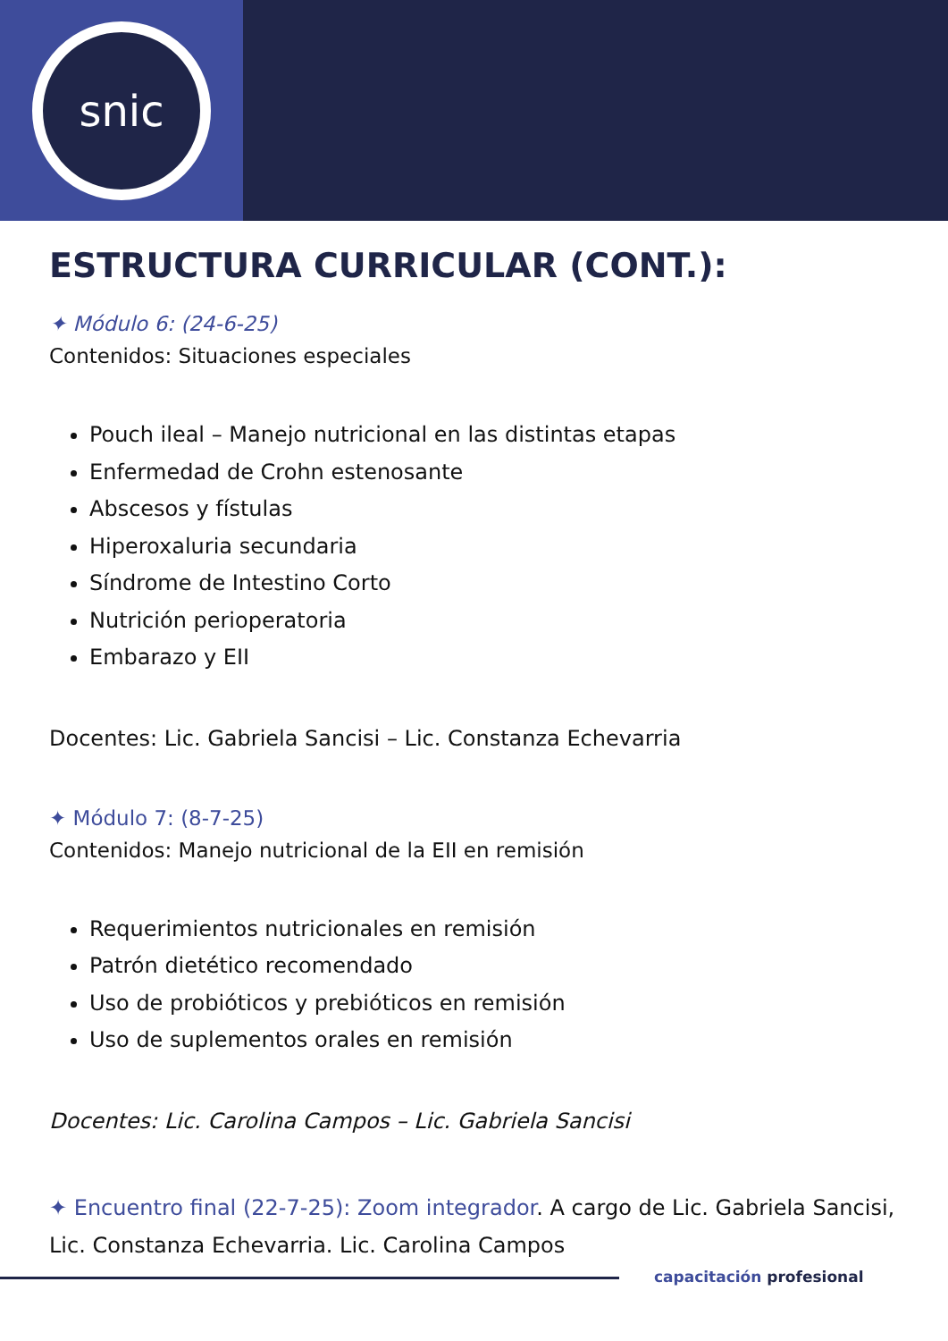snic
ESTRUCTURA CURRICULAR (CONT.):
✦ Módulo 6: (24-6-25)
Contenidos: Situaciones especiales
Pouch ileal – Manejo nutricional en las distintas etapas
Enfermedad de Crohn estenosante
Abscesos y fístulas
Hiperoxaluria secundaria
Síndrome de Intestino Corto
Nutrición perioperatoria
Embarazo y EII
Docentes: Lic. Gabriela Sancisi – Lic. Constanza Echevarria
✦ Módulo 7: (8-7-25)
Contenidos: Manejo nutricional de la EII en remisión
Requerimientos nutricionales en remisión
Patrón dietético recomendado
Uso de probióticos y prebióticos en remisión
Uso de suplementos orales en remisión
Docentes: Lic. Carolina Campos – Lic. Gabriela Sancisi
✦ Encuentro final (22-7-25): Zoom integrador. A cargo de Lic. Gabriela Sancisi, Lic. Constanza Echevarria. Lic. Carolina Campos
capacitación profesional